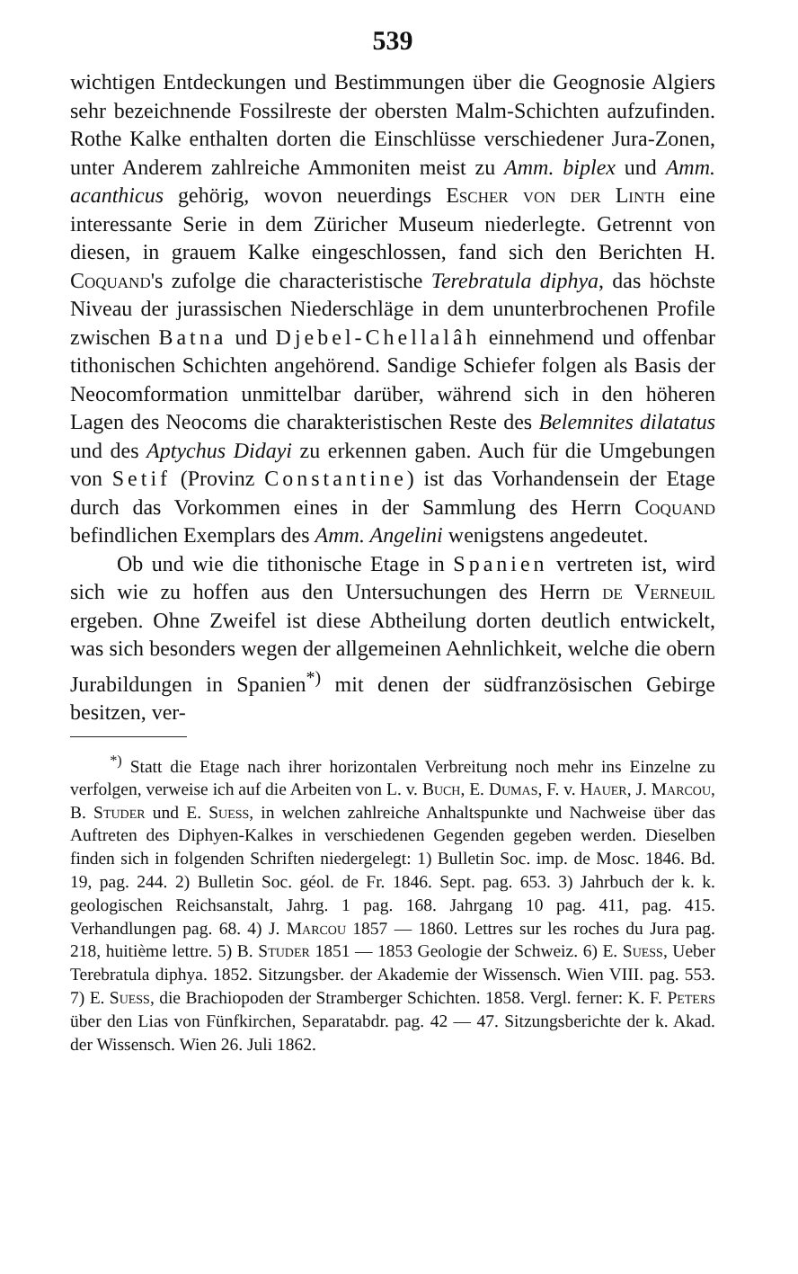539
wichtigen Entdeckungen und Bestimmungen über die Geognosie Algiers sehr bezeichnende Fossilreste der obersten Malm-Schichten aufzufinden. Rothe Kalke enthalten dorten die Einschlüsse verschiedener Jura-Zonen, unter Anderem zahlreiche Ammoniten meist zu Amm. biplex und Amm. acanthicus gehörig, wovon neuerdings Escher von der Linth eine interessante Serie in dem Züricher Museum niederlegte. Getrennt von diesen, in grauem Kalke eingeschlossen, fand sich den Berichten H. Coquand's zufolge die characteristische Terebratula diphya, das höchste Niveau der jurassischen Niederschläge in dem ununterbrochenen Profile zwischen Batna und Djebel-Chellalâh einnehmend und offenbar tithonischen Schichten angehörend. Sandige Schiefer folgen als Basis der Neocomformation unmittelbar darüber, während sich in den höheren Lagen des Neocoms die charakteristischen Reste des Belemnites dilatatus und des Aptychus Didayi zu erkennen gaben. Auch für die Umgebungen von Setif (Provinz Constantine) ist das Vorhandensein der Etage durch das Vorkommen eines in der Sammlung des Herrn Coquand befindlichen Exemplars des Amm. Angelini wenigstens angedeutet.
Ob und wie die tithonische Etage in Spanien vertreten ist, wird sich wie zu hoffen aus den Untersuchungen des Herrn de Verneuil ergeben. Ohne Zweifel ist diese Abtheilung dorten deutlich entwickelt, was sich besonders wegen der allgemeinen Aehnlichkeit, welche die obern Jurabildungen in Spanien<sup>*)</sup> mit denen der südfranzösischen Gebirge besitzen, ver-
<sup>*)</sup> Statt die Etage nach ihrer horizontalen Verbreitung noch mehr ins Einzelne zu verfolgen, verweise ich auf die Arbeiten von L. v. Buch, E. Dumas, F. v. Hauer, J. Marcou, B. Studer und E. Suess, in welchen zahlreiche Anhaltspunkte und Nachweise über das Auftreten des Diphyen-Kalkes in verschiedenen Gegenden gegeben werden. Dieselben finden sich in folgenden Schriften niedergelegt: 1) Bulletin Soc. imp. de Mosc. 1846. Bd. 19, pag. 244. 2) Bulletin Soc. géol. de Fr. 1846. Sept. pag. 653. 3) Jahrbuch der k. k. geologischen Reichsanstalt, Jahrg. 1 pag. 168. Jahrgang 10 pag. 411, pag. 415. Verhandlungen pag. 68. 4) J. Marcou 1857 — 1860. Lettres sur les roches du Jura pag. 218, huitième lettre. 5) B. Studer 1851 — 1853 Geologie der Schweiz. 6) E. Suess, Ueber Terebratula diphya. 1852. Sitzungsber. der Akademie der Wissensch. Wien VIII. pag. 553. 7) E. Suess, die Brachiopoden der Stramberger Schichten. 1858. Vergl. ferner: K. F. Peters über den Lias von Fünfkirchen, Separatabdr. pag. 42 — 47. Sitzungsberichte der k. Akad. der Wissensch. Wien 26. Juli 1862.